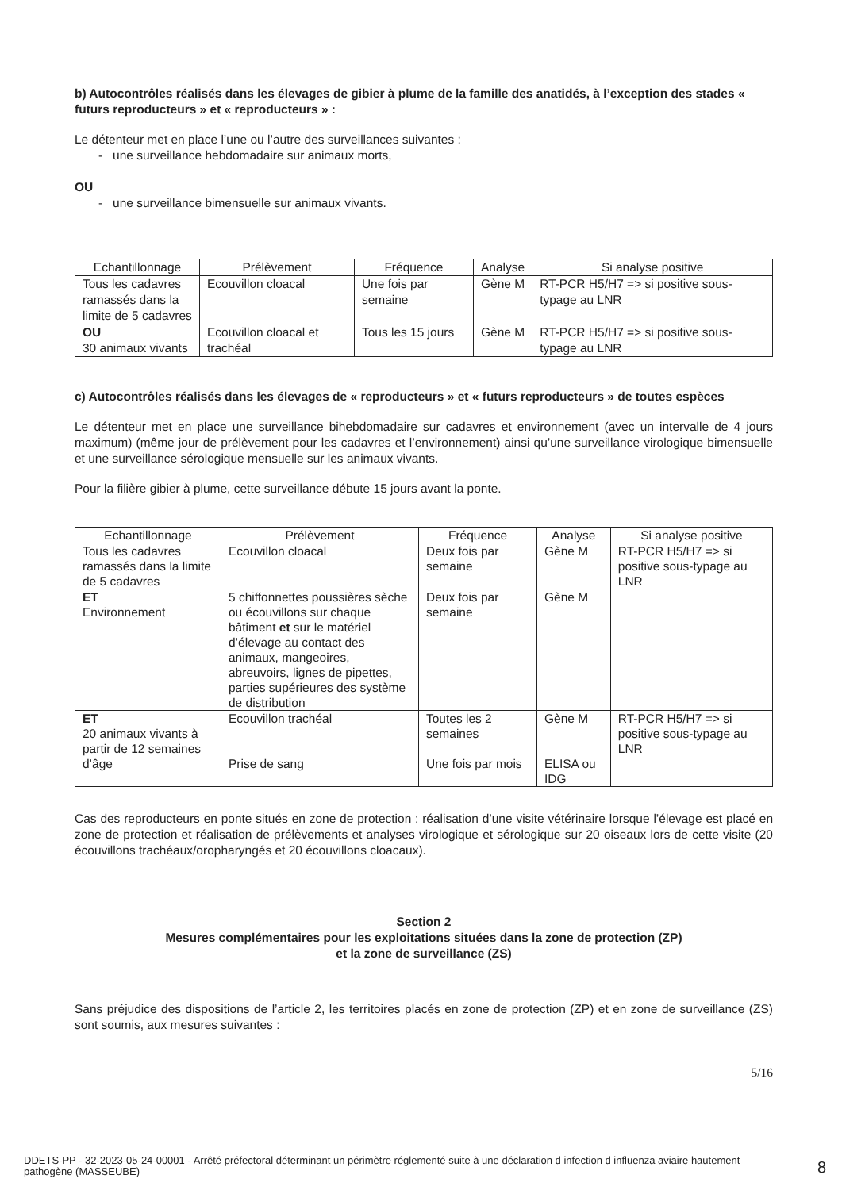b) Autocontrôles réalisés dans les élevages de gibier à plume de la famille des anatidés, à l’exception des stades « futurs reproducteurs » et « reproducteurs » :
Le détenteur met en place l’une ou l’autre des surveillances suivantes :
- une surveillance hebdomadaire sur animaux morts,
OU
- une surveillance bimensuelle sur animaux vivants.
| Echantillonnage | Prélèvement | Fréquence | Analyse | Si analyse positive |
| --- | --- | --- | --- | --- |
| Tous les cadavres ramassés dans la limite de 5 cadavres | Ecouvillon cloacal | Une fois par semaine | Gène M | RT-PCR H5/H7 => si positive sous-typage au LNR |
| OU 30 animaux vivants | Ecouvillon cloacal et trachéal | Tous les 15 jours | Gène M | RT-PCR H5/H7 => si positive sous-typage au LNR |
c) Autocontrôles réalisés dans les élevages de « reproducteurs » et « futurs reproducteurs » de toutes espèces
Le détenteur met en place une surveillance bihebdomadaire sur cadavres et environnement (avec un intervalle de 4 jours maximum) (même jour de prélèvement pour les cadavres et l’environnement) ainsi qu’une surveillance virologique bimensuelle et une surveillance sérologique mensuelle sur les animaux vivants.
Pour la filière gibier à plume, cette surveillance débute 15 jours avant la ponte.
| Echantillonnage | Prélèvement | Fréquence | Analyse | Si analyse positive |
| --- | --- | --- | --- | --- |
| Tous les cadavres ramassés dans la limite de 5 cadavres | Ecouvillon cloacal | Deux fois par semaine | Gène M | RT-PCR H5/H7 => si positive sous-typage au LNR |
| ET Environnement | 5 chiffonnettes poussières sèche ou écouvillons sur chaque bâtiment et sur le matériel d’élevage au contact des animaux, mangeoires, abreuvoirs, lignes de pipettes, parties supérieures des système de distribution | Deux fois par semaine | Gène M | |
| ET 20 animaux vivants à partir de 12 semaines d’âge | Ecouvillon trachéal Prise de sang | Toutes les 2 semaines Une fois par mois | Gène M ELISA ou IDG | RT-PCR H5/H7 => si positive sous-typage au LNR |
Cas des reproducteurs en ponte situés en zone de protection : réalisation d’une visite vétérinaire lorsque l’élevage est placé en zone de protection et réalisation de prélèvements et analyses virologique et sérologique sur 20 oiseaux lors de cette visite (20 écouvillons trachéaux/oropharyngés et 20 écouvillons cloacaux).
Section 2
Mesures complémentaires pour les exploitations situées dans la zone de protection (ZP)
et la zone de surveillance (ZS)
Sans préjudice des dispositions de l’article 2, les territoires placés en zone de protection (ZP) et en zone de surveillance (ZS) sont soumis, aux mesures suivantes :
5/16
DDETS-PP - 32-2023-05-24-00001 - Arrêté préfectoral déterminant un périmètre réglementé suite à une déclaration d infection d influenza aviaire hautement pathogène (MASSEUBE)
8